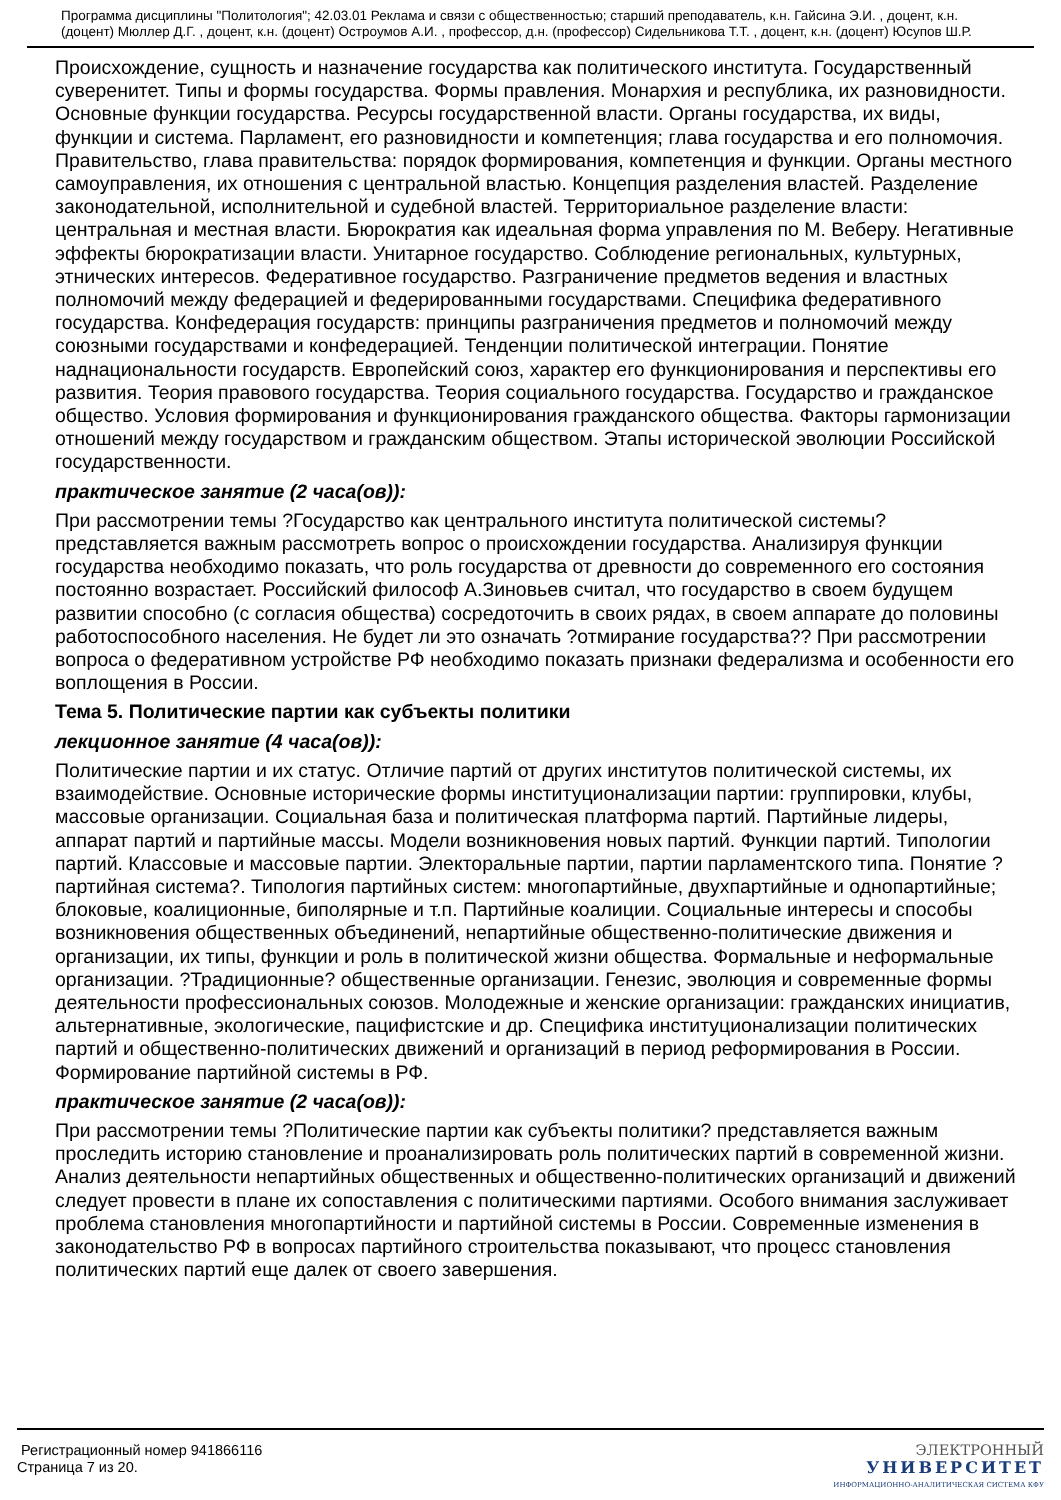Программа дисциплины "Политология"; 42.03.01 Реклама и связи с общественностью; старший преподаватель, к.н. Гайсина Э.И. , доцент, к.н. (доцент) Мюллер Д.Г. , доцент, к.н. (доцент) Остроумов А.И. , профессор, д.н. (профессор) Сидельникова Т.Т. , доцент, к.н. (доцент) Юсупов Ш.Р.
Происхождение, сущность и назначение государства как политического института. Государственный суверенитет. Типы и формы государства. Формы правления. Монархия и республика, их разновидности. Основные функции государства. Ресурсы государственной власти. Органы государства, их виды, функции и система. Парламент, его разновидности и компетенция; глава государства и его полномочия. Правительство, глава правительства: порядок формирования, компетенция и функции. Органы местного самоуправления, их отношения с центральной властью. Концепция разделения властей. Разделение законодательной, исполнительной и судебной властей. Территориальное разделение власти: центральная и местная власти. Бюрократия как идеальная форма управления по М. Веберу. Негативные эффекты бюрократизации власти. Унитарное государство. Соблюдение региональных, культурных, этнических интересов. Федеративное государство. Разграничение предметов ведения и властных полномочий между федерацией и федерированными государствами. Специфика федеративного государства. Конфедерация государств: принципы разграничения предметов и полномочий между союзными государствами и конфедерацией. Тенденции политической интеграции. Понятие наднациональности государств. Европейский союз, характер его функционирования и перспективы его развития. Теория правового государства. Теория социального государства. Государство и гражданское общество. Условия формирования и функционирования гражданского общества. Факторы гармонизации отношений между государством и гражданским обществом. Этапы исторической эволюции Российской государственности.
практическое занятие (2 часа(ов)):
При рассмотрении темы ?Государство как центрального института политической системы? представляется важным рассмотреть вопрос о происхождении государства. Анализируя функции государства необходимо показать, что роль государства от древности до современного его состояния постоянно возрастает. Российский философ А.Зиновьев считал, что государство в своем будущем развитии способно (с согласия общества) сосредоточить в своих рядах, в своем аппарате до половины работоспособного населения. Не будет ли это означать ?отмирание государства?? При рассмотрении вопроса о федеративном устройстве РФ необходимо показать признаки федерализма и особенности его воплощения в России.
Тема 5. Политические партии как субъекты политики
лекционное занятие (4 часа(ов)):
Политические партии и их статус. Отличие партий от других институтов политической системы, их взаимодействие. Основные исторические формы институционализации партии: группировки, клубы, массовые организации. Социальная база и политическая платформа партий. Партийные лидеры, аппарат партий и партийные массы. Модели возникновения новых партий. Функции партий. Типологии партий. Классовые и массовые партии. Электоральные партии, партии парламентского типа. Понятие ?партийная система?. Типология партийных систем: многопартийные, двухпартийные и однопартийные; блоковые, коалиционные, биполярные и т.п. Партийные коалиции. Социальные интересы и способы возникновения общественных объединений, непартийные общественно-политические движения и организации, их типы, функции и роль в политической жизни общества. Формальные и неформальные организации. ?Традиционные? общественные организации. Генезис, эволюция и современные формы деятельности профессиональных союзов. Молодежные и женские организации: гражданских инициатив, альтернативные, экологические, пацифистские и др. Специфика институционализации политических партий и общественно-политических движений и организаций в период реформирования в России. Формирование партийной системы в РФ.
практическое занятие (2 часа(ов)):
При рассмотрении темы ?Политические партии как субъекты политики? представляется важным проследить историю становление и проанализировать роль политических партий в современной жизни. Анализ деятельности непартийных общественных и общественно-политических организаций и движений следует провести в плане их сопоставления с политическими партиями. Особого внимания заслуживает проблема становления многопартийности и партийной системы в России. Современные изменения в законодательство РФ в вопросах партийного строительства показывают, что процесс становления политических партий еще далек от своего завершения.
Регистрационный номер 941866116
Страница 7 из 20.
ЭЛЕКТРОННЫЙ
УНИВЕРСИТЕТ
ИНФОРМАЦИОННО-АНАЛИТИЧЕСКАЯ СИСТЕМА КФУ